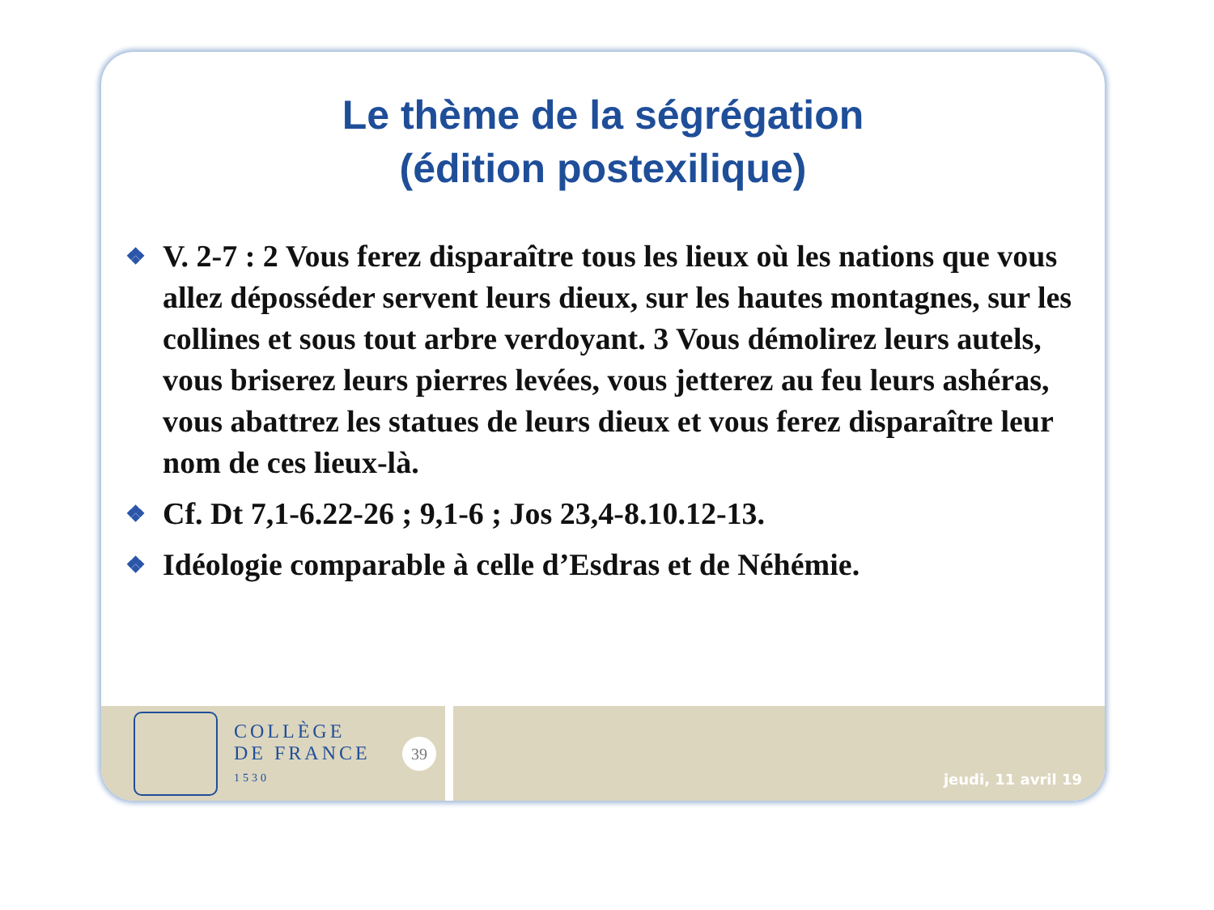Le thème de la ségrégation
(édition postexilique)
❖ V. 2-7 : 2 Vous ferez disparaître tous les lieux où les nations que vous allez déposséder servent leurs dieux, sur les hautes montagnes, sur les collines et sous tout arbre verdoyant. 3 Vous démolirez leurs autels, vous briserez leurs pierres levées, vous jetterez au feu leurs ashéras, vous abattrez les statues de leurs dieux et vous ferez disparaître leur nom de ces lieux-là.
❖ Cf. Dt 7,1-6.22-26 ; 9,1-6 ; Jos 23,4-8.10.12-13.
❖ Idéologie comparable à celle d’Esdras et de Néhémie.
COLLÈGE
DE FRANCE
1530
39
jeudi, 11 avril 19